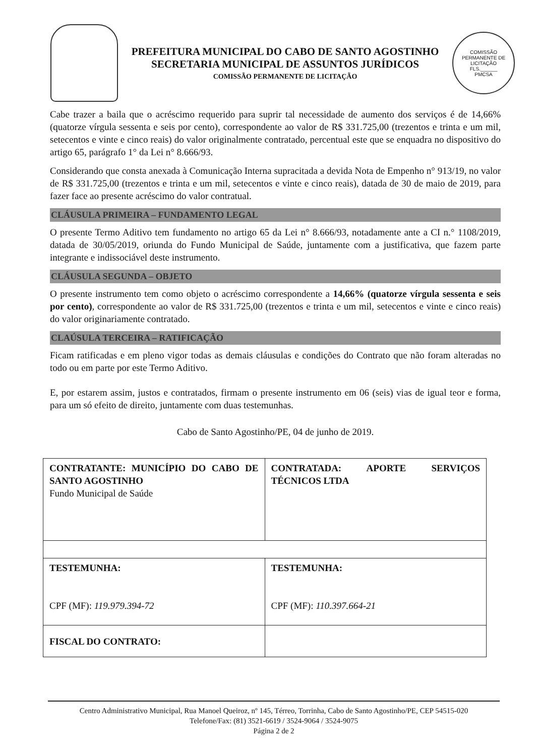PREFEITURA MUNICIPAL DO CABO DE SANTO AGOSTINHO
SECRETARIA MUNICIPAL DE ASSUNTOS JURÍDICOS
COMISSÃO PERMANENTE DE LICITAÇÃO
COMISSÃO PERMANENTE DE LICITAÇÃO
FLS.______
PMCSA
Cabe trazer a baila que o acréscimo requerido para suprir tal necessidade de aumento dos serviços é de 14,66% (quatorze vírgula sessenta e seis por cento), correspondente ao valor de R$ 331.725,00 (trezentos e trinta e um mil, setecentos e vinte e cinco reais) do valor originalmente contratado, percentual este que se enquadra no dispositivo do artigo 65, parágrafo 1° da Lei n° 8.666/93.
Considerando que consta anexada à Comunicação Interna supracitada a devida Nota de Empenho n° 913/19, no valor de R$ 331.725,00 (trezentos e trinta e um mil, setecentos e vinte e cinco reais), datada de 30 de maio de 2019, para fazer face ao presente acréscimo do valor contratual.
CLÁUSULA PRIMEIRA – FUNDAMENTO LEGAL
O presente Termo Aditivo tem fundamento no artigo 65 da Lei n° 8.666/93, notadamente ante a CI n.° 1108/2019, datada de 30/05/2019, oriunda do Fundo Municipal de Saúde, juntamente com a justificativa, que fazem parte integrante e indissociável deste instrumento.
CLÁUSULA SEGUNDA – OBJETO
O presente instrumento tem como objeto o acréscimo correspondente a 14,66% (quatorze vírgula sessenta e seis por cento), correspondente ao valor de R$ 331.725,00 (trezentos e trinta e um mil, setecentos e vinte e cinco reais) do valor originariamente contratado.
CLAÚSULA TERCEIRA – RATIFICAÇÃO
Ficam ratificadas e em pleno vigor todas as demais cláusulas e condições do Contrato que não foram alteradas no todo ou em parte por este Termo Aditivo.
E, por estarem assim, justos e contratados, firmam o presente instrumento em 06 (seis) vias de igual teor e forma, para um só efeito de direito, juntamente com duas testemunhas.
Cabo de Santo Agostinho/PE, 04 de junho de 2019.
| CONTRATANTE: MUNICÍPIO DO CABO DE SANTO AGOSTINHO Fundo Municipal de Saúde | CONTRATADA: APORTE SERVIÇOS TÉCNICOS LTDA |
| TESTEMUNHA: CPF (MF): 119.979.394-72 | TESTEMUNHA: CPF (MF): 110.397.664-21 |
| FISCAL DO CONTRATO: | |
Centro Administrativo Municipal, Rua Manoel Queiroz, nº 145, Térreo, Torrinha, Cabo de Santo Agostinho/PE, CEP 54515-020
Telefone/Fax: (81) 3521-6619 / 3524-9064 / 3524-9075
Página 2 de 2